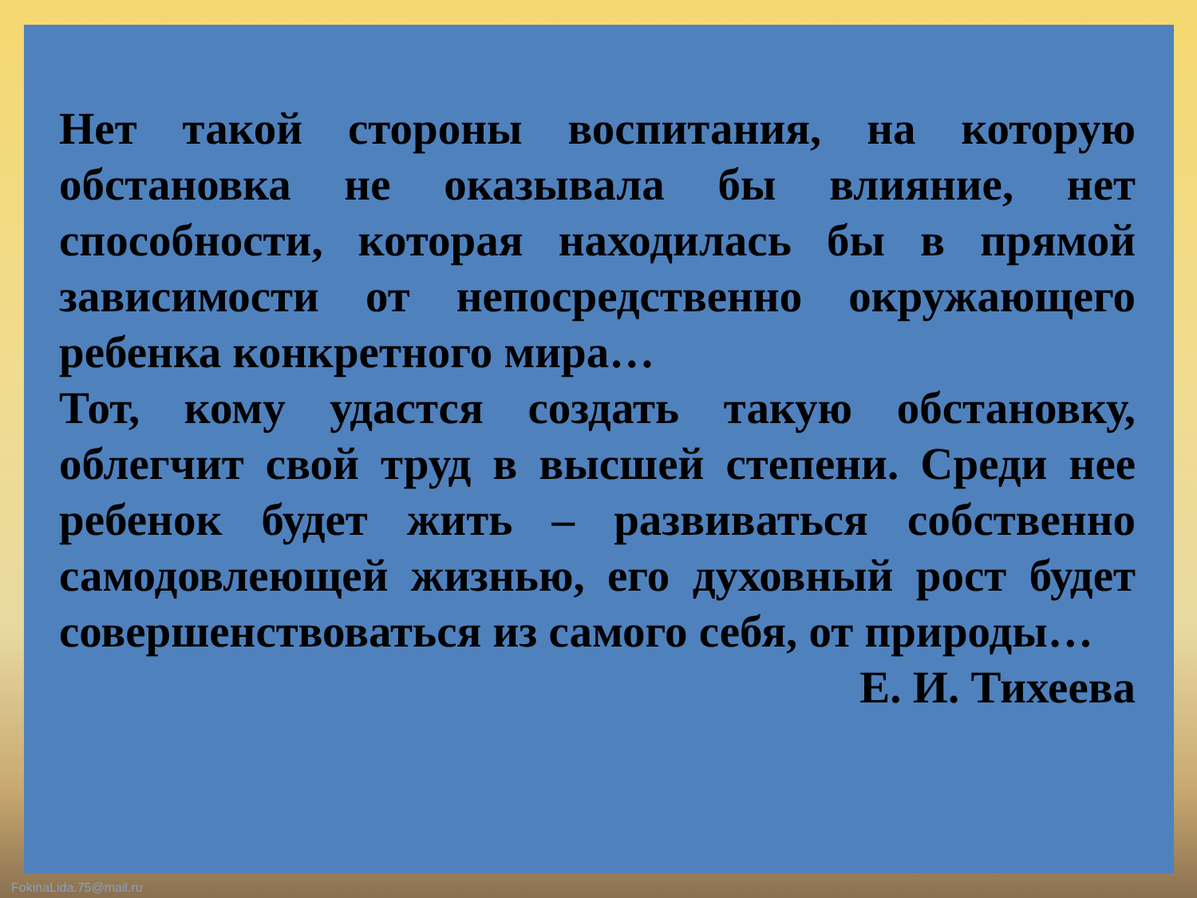Нет такой стороны воспитания, на которую обстановка не оказывала бы влияние, нет способности, которая находилась бы в прямой зависимости от непосредственно окружающего ребенка конкретного мира…
Тот, кому удастся создать такую обстановку, облегчит свой труд в высшей степени. Среди нее ребенок будет жить – развиваться собственно самодовлеющей жизнью, его духовный рост будет совершенствоваться из самого себя, от природы…
Е. И. Тихеева
FokinaLida.75@mail.ru